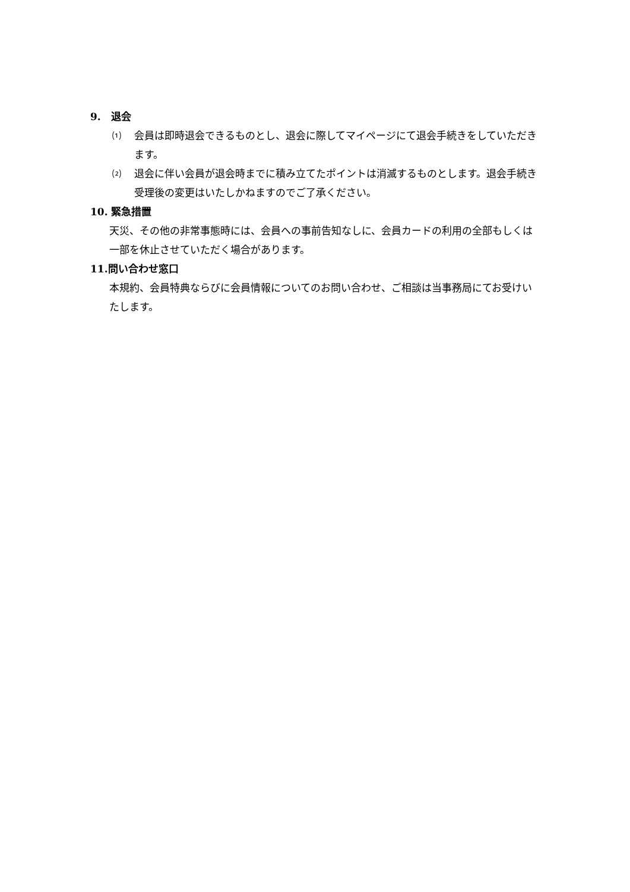9.　退会
⑴ 会員は即時退会できるものとし、退会に際してマイページにて退会手続きをしていただきます。
⑵ 退会に伴い会員が退会時までに積み立てたポイントは消滅するものとします。退会手続き受理後の変更はいたしかねますのでご了承ください。
10. 緊急措置
天災、その他の非常事態時には、会員への事前告知なしに、会員カードの利用の全部もしくは一部を休止させていただく場合があります。
11.問い合わせ窓口
本規約、会員特典ならびに会員情報についてのお問い合わせ、ご相談は当事務局にてお受けいたします。